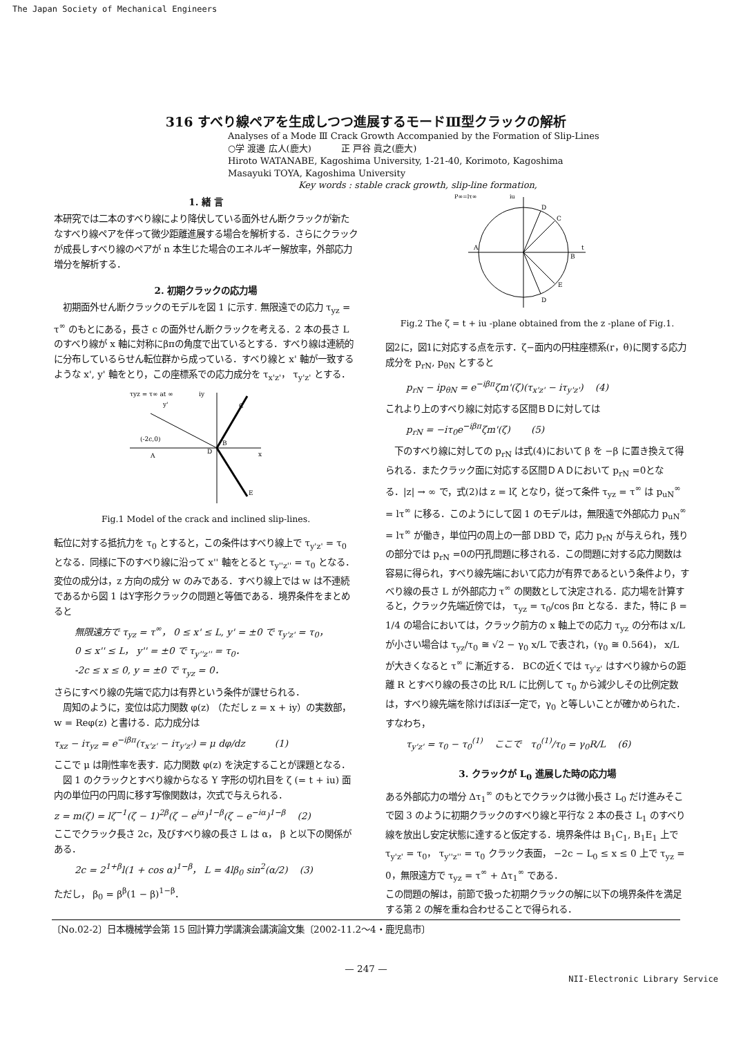The Japan Society of Mechanical Engineers
316 すべり線ペアを生成しつつ進展するモードⅢ型クラックの解析
Analyses of a Mode Ⅲ Crack Growth Accompanied by the Formation of Slip-Lines
○学 渡邊 広人(鹿大) 　　　正 戸谷 眞之(鹿大)
Hiroto WATANABE, Kagoshima University, 1-21-40, Korimoto, Kagoshima
Masayuki TOYA, Kagoshima University
Key words : stable crack growth, slip-line formation,
1. 緒 言
本研究では二本のすべり線により降伏している面外せん断クラックが新たなすべり線ペアを伴って微少距離進展する場合を解析する．さらにクラックが成長しすべり線のペアが n 本生じた場合のエネルギー解放率，外部応力増分を解析する．
2. 初期クラックの応力場
　初期面外せん断クラックのモデルを図 1 に示す. 無限遠での応力 τ<sub>yz</sub> = τ<sup>∞</sup> のもとにある，長さ c の面外せん断クラックを考える．2 本の長さ L のすべり線が x 軸に対称にβπの角度で出ているとする．すべり線は連続的に分布しているらせん転位群から成っている．すべり線と x' 軸が一致するような x', y' 軸をとり，この座標系での応力成分を τ<sub>x'z'</sub>， τ<sub>y'z'</sub> とする．
τyz = τ∞ at ∞
(-2c,0)
A
D
B
C
E
x
iy
y'
Fig.1 Model of the crack and inclined slip-lines.
転位に対する抵抗力を τ<sub>0</sub> とすると，この条件はすべり線上で τ<sub>y'z'</sub> = τ<sub>0</sub> となる．同様に下のすべり線に沿って x'' 軸をとると τ<sub>y''z''</sub> = τ<sub>0</sub> となる．
変位の成分は，z 方向の成分 w のみである．すべり線上では w は不連続であるから図 1 はY字形クラックの問題と等価である．境界条件をまとめると
無限遠方で τ<sub>yz</sub> = τ<sup>∞</sup>， 0 ≤ x' ≤ L, y' = ±0 で τ<sub>y'z'</sub> = τ<sub>0</sub>，
0 ≤ x'' ≤ L， y'' = ±0 で τ<sub>y''z''</sub> = τ<sub>0</sub>．
-2c ≤ x ≤ 0, y = ±0 で τ<sub>yz</sub> = 0．
さらにすべり線の先端で応力は有界という条件が課せられる．
　周知のように，変位は応力関数 φ(z) （ただし z = x + iy）の実数部， w = Reφ(z) と書ける．応力成分は
τ<sub>xz</sub> − iτ<sub>yz</sub> = e<sup>−iβπ</sup>(τ<sub>x'z'</sub> − iτ<sub>y'z'</sub>) = μ dφ/dz 　　　(1)
ここで μ は剛性率を表す．応力関数 φ(z) を決定することが課題となる．
　図 1 のクラックとすべり線からなる Y 字形の切れ目を ζ (= t + iu) 面内の単位円の円周に移す写像関数は，次式で与えられる．
z = m(ζ) = lζ<sup>−1</sup>(ζ − 1)<sup>2β</sup>(ζ − e<sup>iα</sup>)<sup>1−β</sup>(ζ − e<sup>−iα</sup>)<sup>1−β</sup> 　(2)
ここでクラック長さ 2c，及びすべり線の長さ L は α， β と以下の関係がある．
2c = 2<sup>1+β</sup>l(1 + cos α)<sup>1−β</sup>， L = 4lβ<sub>0</sub> sin<sup>2</sup>(α/2) 　(3)
ただし， β<sub>0</sub> = β<sup>β</sup>(1 − β)<sup>1−β</sup>．
P∞=lτ∞
iu
D
C
A
B
t
E
D
Fig.2 The ζ = t + iu -plane obtained from the z -plane of Fig.1.
図2に，図1に対応する点を示す．ζ−面内の円柱座標系(r，θ)に関する応力成分を p<sub>rN</sub>, p<sub>θN</sub> とすると
p<sub>rN</sub> − ip<sub>θN</sub> = e<sup>−iβπ</sup>ζm'(ζ)(τ<sub>x'z'</sub> − iτ<sub>y'z'</sub>) 　(4)
これより上のすべり線に対応する区間ＢＤに対しては
p<sub>rN</sub> = −iτ<sub>0</sub>e<sup>−iβπ</sup>ζm'(ζ) 　　(5)
　下のすべり線に対しての p<sub>rN</sub> は式(4)において β を −β に置き換えて得られる．またクラック面に対応する区間ＤＡＤにおいて p<sub>rN</sub> =0となる．|z| → ∞ で，式(2)は z = lζ となり，従って条件 τ<sub>yz</sub> = τ<sup>∞</sup> は p<sub>uN</sub><sup>∞</sup> = lτ<sup>∞</sup> に移る．このようにして図 1 のモデルは，無限遠で外部応力 p<sub>uN</sub><sup>∞</sup> = lτ<sup>∞</sup> が働き，単位円の周上の一部 DBD で，応力 p<sub>rN</sub> が与えられ，残りの部分では p<sub>rN</sub> =0の円孔問題に移される．この問題に対する応力関数は容易に得られ，すべり線先端において応力が有界であるという条件より，すべり線の長さ L が外部応力 τ<sup>∞</sup> の関数として決定される．応力場を計算すると，クラック先端近傍では， τ<sub>yz</sub> = τ<sub>0</sub>/cos βπ となる．また，特に β = 1/4 の場合においては，クラック前方の x 軸上での応力 τ<sub>yz</sub> の分布は x/L が小さい場合は τ<sub>yz</sub>/τ<sub>0</sub> ≅ √2 − γ<sub>0</sub> x/L で表され，(γ<sub>0</sub> ≅ 0.564)， x/L が大きくなると τ<sup>∞</sup> に漸近する． BCの近くでは τ<sub>y'z'</sub> はすべり線からの距離 R とすべり線の長さの比 R/L に比例して τ<sub>0</sub> から減少しその比例定数は，すべり線先端を除けばほぼ一定で，γ<sub>0</sub> と等しいことが確かめられた．すなわち，
τ<sub>y'z'</sub> = τ<sub>0</sub> − τ<sub>0</sub><sup>(1)</sup> 　ここで　τ<sub>0</sub><sup>(1)</sup>/τ<sub>0</sub> = γ<sub>0</sub>R/L 　(6)
3. クラックが L<sub>0</sub> 進展した時の応力場
ある外部応力の増分 Δτ<sub>1</sub><sup>∞</sup> のもとでクラックは微小長さ L<sub>0</sub> だけ進みそこで図 3 のように初期クラックのすべり線と平行な 2 本の長さ L<sub>1</sub> のすべり線を放出し安定状態に達すると仮定する．境界条件は B<sub>1</sub>C<sub>1</sub>, B<sub>1</sub>E<sub>1</sub> 上で τ<sub>y'z'</sub> = τ<sub>0</sub>， τ<sub>y''z''</sub> = τ<sub>0</sub> クラック表面， −2c − L<sub>0</sub> ≤ x ≤ 0 上で τ<sub>yz</sub> = 0，無限遠方で τ<sub>yz</sub> = τ<sup>∞</sup> + Δτ<sub>1</sub><sup>∞</sup> である．
この問題の解は，前節で扱った初期クラックの解に以下の境界条件を満足する第 2 の解を重ね合わせることで得られる．
〔No.02-2〕日本機械学会第 15 回計算力学講演会講演論文集〔2002-11.2〜4・鹿児島市〕
— 247 —
NII-Electronic Library Service